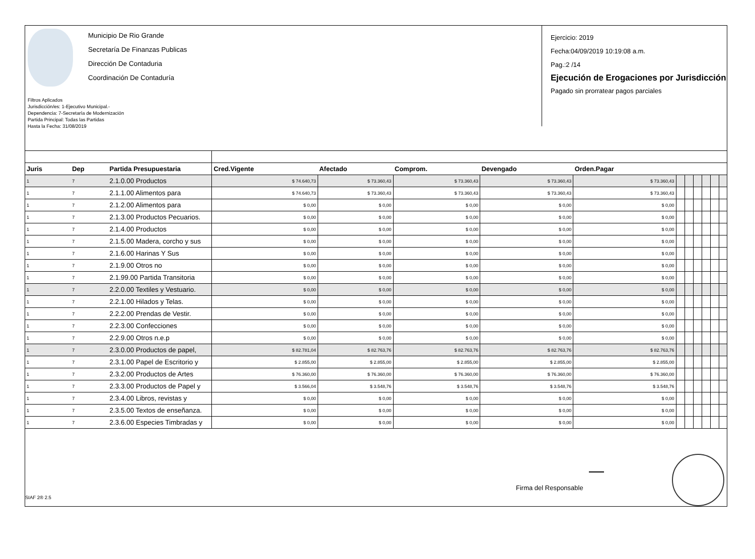Municipio De Rio Grande
Secretaría De Finanzas Publicas
Dirección De Contaduria
Coordinación De Contaduría
Filtros Aplicados
Jurisdicción/es: 1-Ejecutivo Municipal.-
Dependencia: 7-Secretaría de Modernización
Partida Principal: Todas las Partidas
Hasta la Fecha: 31/08/2019
Ejercicio: 2019
Fecha:04/09/2019 10:19:08 a.m.
Pag.:2 /14
Ejecución de Erogaciones por Jurisdicción
Pagado sin prorratear pagos parciales
| Juris | Dep | Partida Presupuestaria | Cred.Vigente | Afectado | Comprom. | Devengado | Orden.Pagar | | | | | | |
| --- | --- | --- | --- | --- | --- | --- | --- | --- | --- | --- | --- | --- | --- |
| 1 | 7 | 2.1.0.00 Productos | $ 74.640,73 | $ 73.360,43 | $ 73.360,43 | $ 73.360,43 | $ 73.360,43 | | | | | | |
| 1 | 7 | 2.1.1.00 Alimentos para | $ 74.640,73 | $ 73.360,43 | $ 73.360,43 | $ 73.360,43 | $ 73.360,43 | | | | | | |
| 1 | 7 | 2.1.2.00 Alimentos para | $ 0,00 | $ 0,00 | $ 0,00 | $ 0,00 | $ 0,00 | | | | | | |
| 1 | 7 | 2.1.3.00 Productos Pecuarios. | $ 0,00 | $ 0,00 | $ 0,00 | $ 0,00 | $ 0,00 | | | | | | |
| 1 | 7 | 2.1.4.00 Productos | $ 0,00 | $ 0,00 | $ 0,00 | $ 0,00 | $ 0,00 | | | | | | |
| 1 | 7 | 2.1.5.00 Madera, corcho y sus | $ 0,00 | $ 0,00 | $ 0,00 | $ 0,00 | $ 0,00 | | | | | | |
| 1 | 7 | 2.1.6.00 Harinas Y Sus | $ 0,00 | $ 0,00 | $ 0,00 | $ 0,00 | $ 0,00 | | | | | | |
| 1 | 7 | 2.1.9.00 Otros no | $ 0,00 | $ 0,00 | $ 0,00 | $ 0,00 | $ 0,00 | | | | | | |
| 1 | 7 | 2.1.99.00 Partida Transitoria | $ 0,00 | $ 0,00 | $ 0,00 | $ 0,00 | $ 0,00 | | | | | | |
| 1 | 7 | 2.2.0.00 Textiles y Vestuario. | $ 0,00 | $ 0,00 | $ 0,00 | $ 0,00 | $ 0,00 | | | | | | |
| 1 | 7 | 2.2.1.00 Hilados y Telas. | $ 0,00 | $ 0,00 | $ 0,00 | $ 0,00 | $ 0,00 | | | | | | |
| 1 | 7 | 2.2.2.00 Prendas de Vestir. | $ 0,00 | $ 0,00 | $ 0,00 | $ 0,00 | $ 0,00 | | | | | | |
| 1 | 7 | 2.2.3.00 Confecciones | $ 0,00 | $ 0,00 | $ 0,00 | $ 0,00 | $ 0,00 | | | | | | |
| 1 | 7 | 2.2.9.00 Otros n.e.p | $ 0,00 | $ 0,00 | $ 0,00 | $ 0,00 | $ 0,00 | | | | | | |
| 1 | 7 | 2.3.0.00 Productos de papel, | $ 82.781,04 | $ 82.763,76 | $ 82.763,76 | $ 82.763,76 | $ 82.763,76 | | | | | | |
| 1 | 7 | 2.3.1.00 Papel de Escritorio y | $ 2.855,00 | $ 2.855,00 | $ 2.855,00 | $ 2.855,00 | $ 2.855,00 | | | | | | |
| 1 | 7 | 2.3.2.00 Productos de Artes | $ 76.360,00 | $ 76.360,00 | $ 76.360,00 | $ 76.360,00 | $ 76.360,00 | | | | | | |
| 1 | 7 | 2.3.3.00 Productos de Papel y | $ 3.566,04 | $ 3.548,76 | $ 3.548,76 | $ 3.548,76 | $ 3.548,76 | | | | | | |
| 1 | 7 | 2.3.4.00 Libros, revistas y | $ 0,00 | $ 0,00 | $ 0,00 | $ 0,00 | $ 0,00 | | | | | | |
| 1 | 7 | 2.3.5.00 Textos de enseñanza. | $ 0,00 | $ 0,00 | $ 0,00 | $ 0,00 | $ 0,00 | | | | | | |
| 1 | 7 | 2.3.6.00 Especies Timbradas y | $ 0,00 | $ 0,00 | $ 0,00 | $ 0,00 | $ 0,00 | | | | | | |
Firma del Responsable
SIAF 2® 2.5